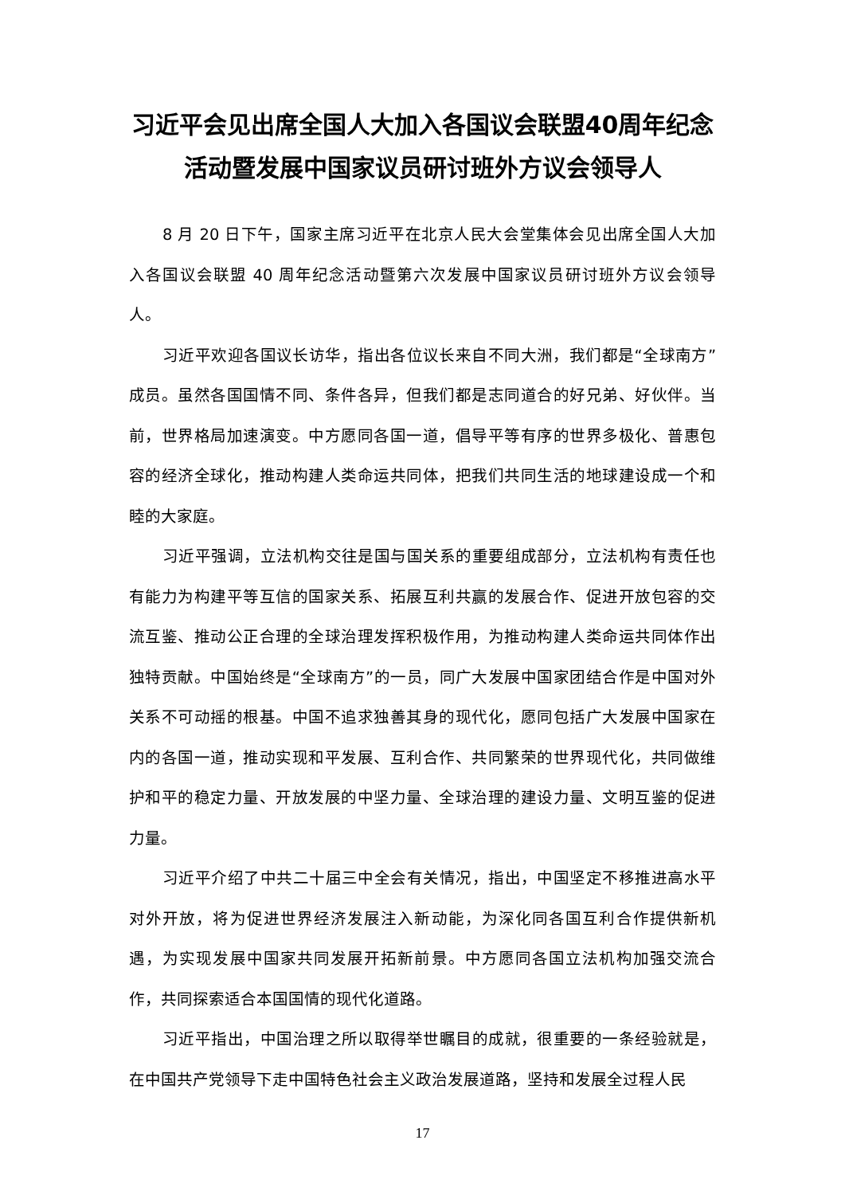习近平会见出席全国人大加入各国议会联盟40周年纪念活动暨发展中国家议员研讨班外方议会领导人
8 月 20 日下午，国家主席习近平在北京人民大会堂集体会见出席全国人大加入各国议会联盟 40 周年纪念活动暨第六次发展中国家议员研讨班外方议会领导人。
习近平欢迎各国议长访华，指出各位议长来自不同大洲，我们都是“全球南方”成员。虽然各国国情不同、条件各异，但我们都是志同道合的好兄弟、好伙伴。当前，世界格局加速演变。中方愿同各国一道，倡导平等有序的世界多极化、普惠包容的经济全球化，推动构建人类命运共同体，把我们共同生活的地球建设成一个和睦的大家庭。
习近平强调，立法机构交往是国与国关系的重要组成部分，立法机构有责任也有能力为构建平等互信的国家关系、拓展互利共赢的发展合作、促进开放包容的交流互鉴、推动公正合理的全球治理发挥积极作用，为推动构建人类命运共同体作出独特贡献。中国始终是“全球南方”的一员，同广大发展中国家团结合作是中国对外关系不可动摇的根基。中国不追求独善其身的现代化，愿同包括广大发展中国家在内的各国一道，推动实现和平发展、互利合作、共同繁荣的世界现代化，共同做维护和平的稳定力量、开放发展的中坚力量、全球治理的建设力量、文明互鉴的促进力量。
习近平介绍了中共二十届三中全会有关情况，指出，中国坚定不移推进高水平对外开放，将为促进世界经济发展注入新动能，为深化同各国互利合作提供新机遇，为实现发展中国家共同发展开拓新前景。中方愿同各国立法机构加强交流合作，共同探索适合本国国情的现代化道路。
习近平指出，中国治理之所以取得举世瞩目的成就，很重要的一条经验就是，在中国共产党领导下走中国特色社会主义政治发展道路，坚持和发展全过程人民
17